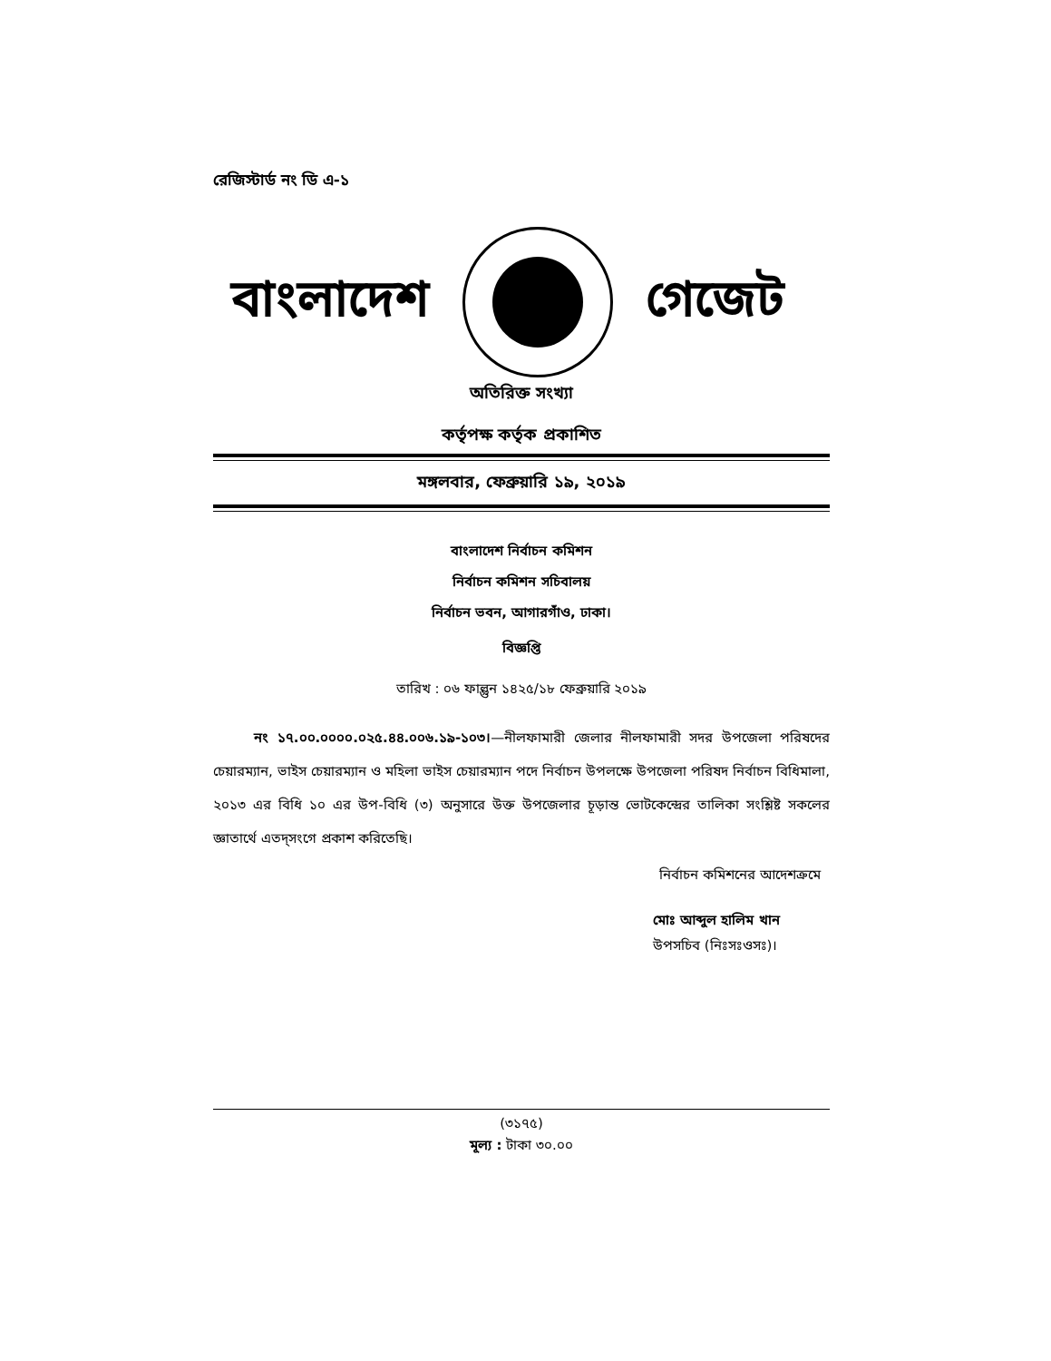রেজিস্টার্ড নং ডি এ-১
বাংলাদেশ গেজেট
অতিরিক্ত সংখ্যা
কর্তৃপক্ষ কর্তৃক প্রকাশিত
মঙ্গলবার, ফেব্রুয়ারি ১৯, ২০১৯
বাংলাদেশ নির্বাচন কমিশন
নির্বাচন কমিশন সচিবালয়
নির্বাচন ভবন, আগারগাঁও, ঢাকা।
বিজ্ঞপ্তি
তারিখ : ০৬ ফাল্গুন ১৪২৫/১৮ ফেব্রুয়ারি ২০১৯
নং ১৭.০০.০০০০.০২৫.৪৪.০০৬.১৯-১০৩।—নীলফামারী জেলার নীলফামারী সদর উপজেলা পরিষদের চেয়ারম্যান, ভাইস চেয়ারম্যান ও মহিলা ভাইস চেয়ারম্যান পদে নির্বাচন উপলক্ষে উপজেলা পরিষদ নির্বাচন বিধিমালা, ২০১৩ এর বিধি ১০ এর উপ-বিধি (৩) অনুসারে উক্ত উপজেলার চূড়ান্ত ভোটকেন্দ্রের তালিকা সংশ্লিষ্ট সকলের জ্ঞাতার্থে এতদ্সংগে প্রকাশ করিতেছি।
নির্বাচন কমিশনের আদেশক্রমে
মোঃ আব্দুল হালিম খান
উপসচিব (নিঃসঃওসঃ)।
(৩১৭৫)
মূল্য : টাকা ৩০.০০